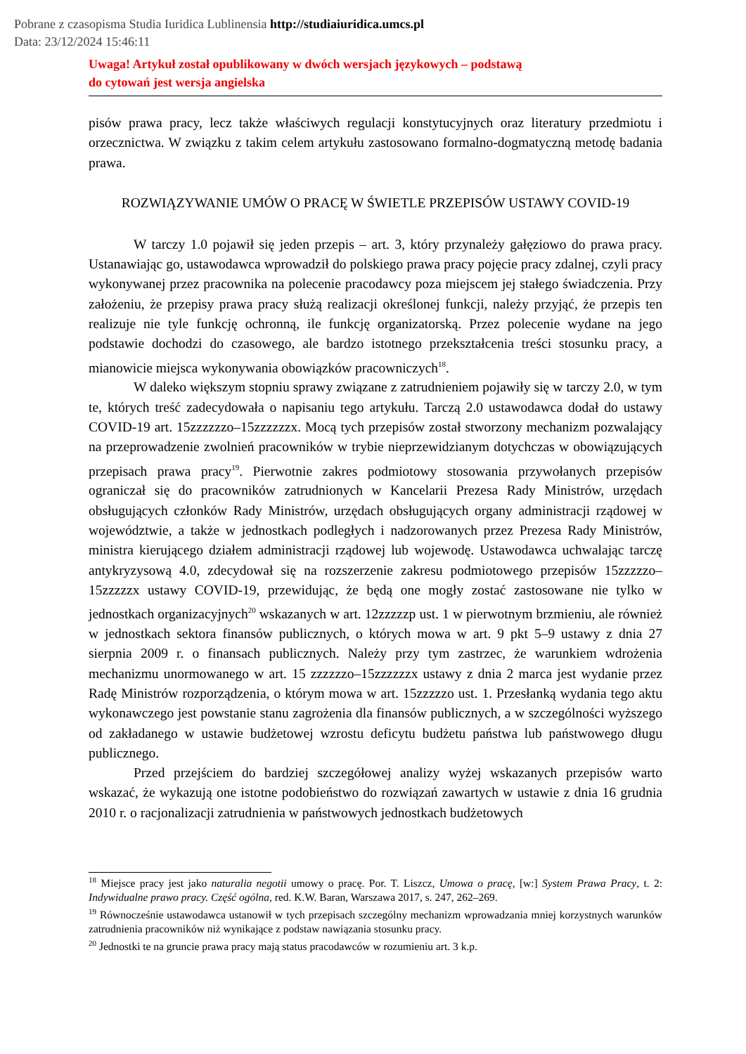Pobrane z czasopisma Studia Iuridica Lublinensia http://studiaiuridica.umcs.pl
Data: 23/12/2024 15:46:11
Uwaga! Artykuł został opublikowany w dwóch wersjach językowych – podstawą
do cytowań jest wersja angielska
pisów prawa pracy, lecz także właściwych regulacji konstytucyjnych oraz literatury przedmiotu i orzecznictwa. W związku z takim celem artykułu zastosowano formalno-dogmatyczną metodę badania prawa.
ROZWIĄZYWANIE UMÓW O PRACĘ W ŚWIETLE PRZEPISÓW USTAWY COVID-19
W tarczy 1.0 pojawił się jeden przepis – art. 3, który przynależy gałęziowo do prawa pracy. Ustanawiając go, ustawodawca wprowadził do polskiego prawa pracy pojęcie pracy zdalnej, czyli pracy wykonywanej przez pracownika na polecenie pracodawcy poza miejscem jej stałego świadczenia. Przy założeniu, że przepisy prawa pracy służą realizacji określonej funkcji, należy przyjąć, że przepis ten realizuje nie tyle funkcję ochronną, ile funkcję organizatorską. Przez polecenie wydane na jego podstawie dochodzi do czasowego, ale bardzo istotnego przekształcenia treści stosunku pracy, a mianowicie miejsca wykonywania obowiązków pracowniczych<sup>18</sup>.
W daleko większym stopniu sprawy związane z zatrudnieniem pojawiły się w tarczy 2.0, w tym te, których treść zadecydowała o napisaniu tego artykułu. Tarczą 2.0 ustawodawca dodał do ustawy COVID-19 art. 15zzzzzzo–15zzzzzzx. Mocą tych przepisów został stworzony mechanizm pozwalający na przeprowadzenie zwolnień pracowników w trybie nieprzewidzianym dotychczas w obowiązujących przepisach prawa pracy<sup>19</sup>. Pierwotnie zakres podmiotowy stosowania przywołanych przepisów ograniczał się do pracowników zatrudnionych w Kancelarii Prezesa Rady Ministrów, urzędach obsługujących członków Rady Ministrów, urzędach obsługujących organy administracji rządowej w województwie, a także w jednostkach podległych i nadzorowanych przez Prezesa Rady Ministrów, ministra kierującego działem administracji rządowej lub wojewodę. Ustawodawca uchwalając tarczę antykryzysową 4.0, zdecydował się na rozszerzenie zakresu podmiotowego przepisów 15zzzzzo–15zzzzzx ustawy COVID-19, przewidując, że będą one mogły zostać zastosowane nie tylko w jednostkach organizacyjnych<sup>20</sup> wskazanych w art. 12zzzzzp ust. 1 w pierwotnym brzmieniu, ale również w jednostkach sektora finansów publicznych, o których mowa w art. 9 pkt 5–9 ustawy z dnia 27 sierpnia 2009 r. o finansach publicznych. Należy przy tym zastrzec, że warunkiem wdrożenia mechanizmu unormowanego w art. 15 zzzzzzo–15zzzzzzx ustawy z dnia 2 marca jest wydanie przez Radę Ministrów rozporządzenia, o którym mowa w art. 15zzzzzo ust. 1. Przesłanką wydania tego aktu wykonawczego jest powstanie stanu zagrożenia dla finansów publicznych, a w szczególności wyższego od zakładanego w ustawie budżetowej wzrostu deficytu budżetu państwa lub państwowego długu publicznego.
Przed przejściem do bardziej szczegółowej analizy wyżej wskazanych przepisów warto wskazać, że wykazują one istotne podobieństwo do rozwiązań zawartych w ustawie z dnia 16 grudnia 2010 r. o racjonalizacji zatrudnienia w państwowych jednostkach budżetowych
<sup>18</sup> Miejsce pracy jest jako naturalia negotii umowy o pracę. Por. T. Liszcz, Umowa o pracę, [w:] System Prawa Pracy, t. 2: Indywidualne prawo pracy. Część ogólna, red. K.W. Baran, Warszawa 2017, s. 247, 262–269.
<sup>19</sup> Równocześnie ustawodawca ustanowił w tych przepisach szczególny mechanizm wprowadzania mniej korzystnych warunków zatrudnienia pracowników niż wynikające z podstaw nawiązania stosunku pracy.
<sup>20</sup> Jednostki te na gruncie prawa pracy mają status pracodawców w rozumieniu art. 3 k.p.